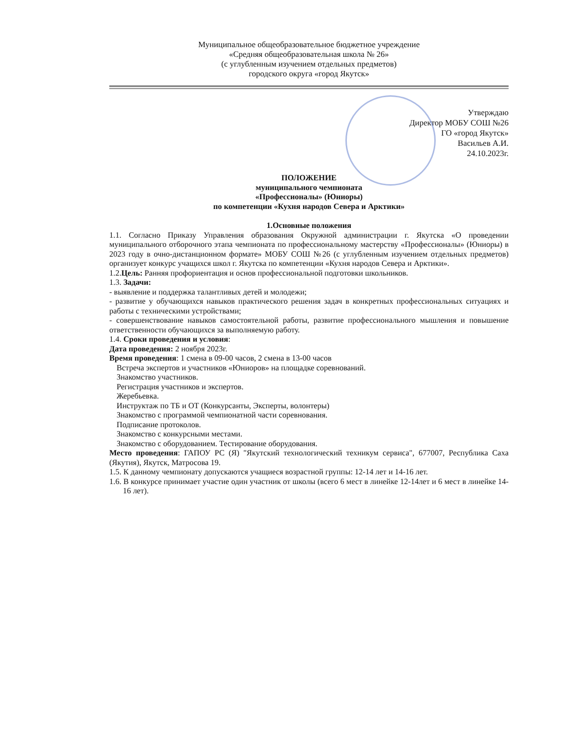Муниципальное общеобразовательное бюджетное учреждение
«Средняя общеобразовательная школа № 26»
(с углубленным изучением отдельных предметов)
городского округа «город Якутск»
Утверждаю
Директор МОБУ СОШ №26
ГО «город Якутск»
Васильев А.И.
24.10.2023г.
ПОЛОЖЕНИЕ
муниципального чемпионата
«Профессионалы» (Юниоры)
по компетенции «Кухня народов Севера и Арктики»
1.Основные положения
1.1. Согласно Приказу Управления образования Окружной администрации г. Якутска «О проведении муниципального отборочного этапа чемпионата по профессиональному мастерству «Профессионалы» (Юниоры) в 2023 году в очно-дистанционном формате» МОБУ СОШ №26 (с углубленным изучением отдельных предметов) организует конкурс учащихся школ г. Якутска по компетенции «Кухня народов Севера и Арктики».
1.2.Цель: Ранняя профориентация и основ профессиональной подготовки школьников.
1.3. Задачи:
- выявление и поддержка талантливых детей и молодежи;
- развитие у обучающихся навыков практического решения задач в конкретных профессиональных ситуациях и работы с техническими устройствами;
- совершенствование навыков самостоятельной работы, развитие профессионального мышления и повышение ответственности обучающихся за выполняемую работу.
1.4. Сроки проведения и условия:
Дата проведения: 2 ноября 2023г.
Время проведения: 1 смена в 09-00 часов, 2 смена в 13-00 часов
Встреча экспертов и участников «Юниоров» на площадке соревнований.
Знакомство участников.
Регистрация участников и экспертов.
Жеребьевка.
Инструктаж по ТБ и ОТ (Конкурсанты, Эксперты, волонтеры)
Знакомство с программой чемпионатной части соревнования.
Подписание протоколов.
Знакомство с конкурсными местами.
Знакомство с оборудованием. Тестирование оборудования.
Место проведения: ГАПОУ РС (Я) "Якутский технологический техникум сервиса", 677007, Республика Саха (Якутия), Якутск, Матросова 19.
1.5. К данному чемпионату допускаются учащиеся возрастной группы: 12-14 лет и 14-16 лет.
1.6. В конкурсе принимает участие один участник от школы (всего 6 мест в линейке 12-14лет и 6 мест в линейке 14-16 лет).